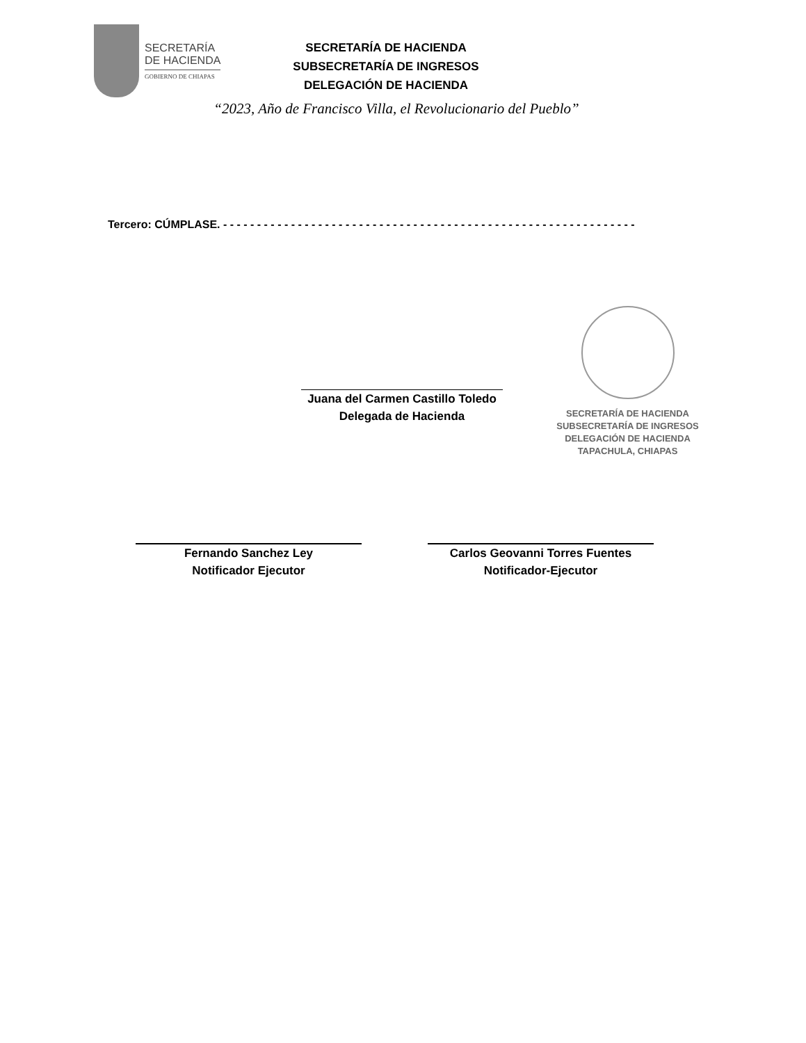SECRETARÍA
DE HACIENDA
GOBIERNO DE CHIAPAS
SECRETARÍA DE HACIENDA
SUBSECRETARÍA DE INGRESOS
DELEGACIÓN DE HACIENDA
“2023, Año de Francisco Villa, el Revolucionario del Pueblo”
Tercero: CÚMPLASE. - - - - - - - - - - - - - - - - - - - - - - - - - - - - - - - - - - - - - - - - - - - - - - - - - - - - - - - - - - - - -
Juana del Carmen Castillo Toledo
Delegada de Hacienda
SECRETARÍA DE HACIENDA
SUBSECRETARÍA DE INGRESOS
DELEGACIÓN DE HACIENDA
TAPACHULA, CHIAPAS
Fernando Sanchez Ley
Notificador Ejecutor
Carlos Geovanni Torres Fuentes
Notificador-Ejecutor